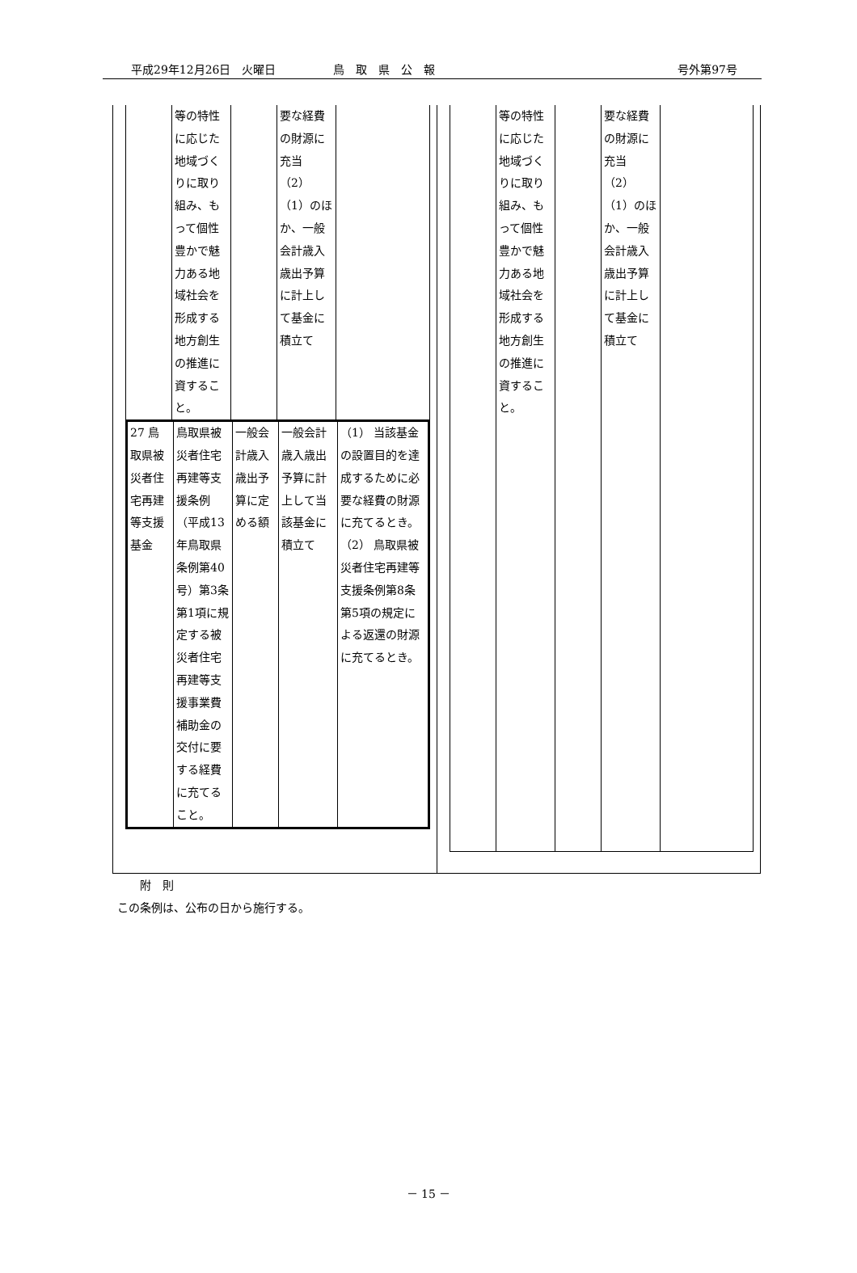平成29年12月26日　火曜日 鳥　取　県　公　報 号外第97号
| | 等の特性に応じた地域づくりに取り組み、もって個性豊かで魅力ある地域社会を形成する地方創生の推進に資すること。 | | 要な経費の財源に充当 （2） （1）のほか、一般会計歳入歳出予算に計上して基金に積立て | |
| 27 鳥取県被災者住宅再建等支援基金 | 鳥取県被災者住宅再建等支援条例（平成13年鳥取県条例第40号）第3条第1項に規定する被災者住宅再建等支援事業費補助金の交付に要する経費に充てること。 | 一般会計歳入歳出予算に定める額 | 一般会計歳入歳出予算に計上して当該基金に積立て | （1） 当該基金の設置目的を達成するために必要な経費の財源に充てるとき。 （2） 鳥取県被災者住宅再建等支援条例第8条第5項の規定による返還の財源に充てるとき。 |
| | 等の特性に応じた地域づくりに取り組み、もって個性豊かで魅力ある地域社会を形成する地方創生の推進に資すること。 | | 要な経費の財源に充当 （2） （1）のほか、一般会計歳入歳出予算に計上して基金に積立て | |
　　附　則
この条例は、公布の日から施行する。
－ 15 －